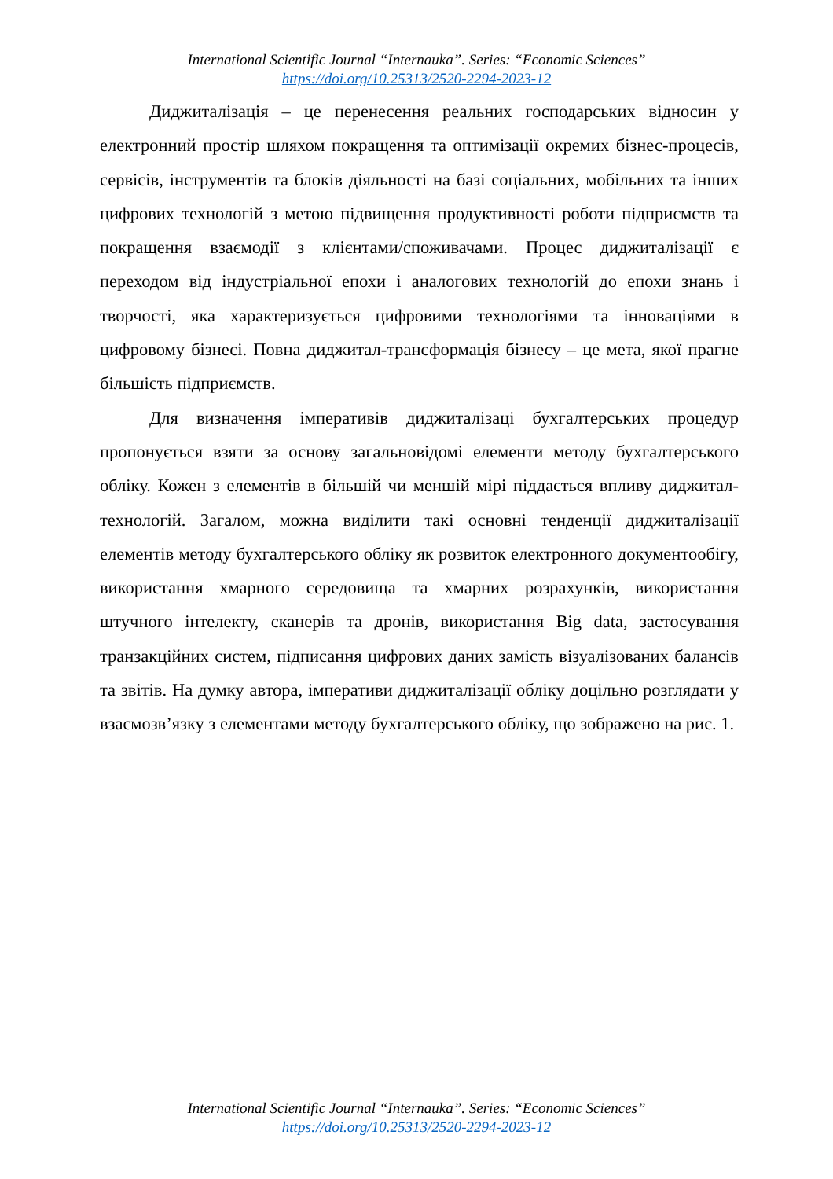International Scientific Journal “Internauka”. Series: “Economic Sciences”
https://doi.org/10.25313/2520-2294-2023-12
Диджиталізація – це перенесення реальних господарських відносин у електронний простір шляхом покращення та оптимізації окремих бізнес-процесів, сервісів, інструментів та блоків діяльності на базі соціальних, мобільних та інших цифрових технологій з метою підвищення продуктивності роботи підприємств та покращення взаємодії з клієнтами/споживачами. Процес диджиталізації є переходом від індустріальної епохи і аналогових технологій до епохи знань і творчості, яка характеризується цифровими технологіями та інноваціями в цифровому бізнесі. Повна диджитал-трансформація бізнесу – це мета, якої прагне більшість підприємств.
Для визначення імперативів диджиталізаці бухгалтерських процедур пропонується взяти за основу загальновідомі елементи методу бухгалтерського обліку. Кожен з елементів в більшій чи меншій мірі піддається впливу диджитал-технологій. Загалом, можна виділити такі основні тенденції диджиталізації елементів методу бухгалтерського обліку як розвиток електронного документообігу, використання хмарного середовища та хмарних розрахунків, використання штучного інтелекту, сканерів та дронів, використання Big data, застосування транзакційних систем, підписання цифрових даних замість візуалізованих балансів та звітів. На думку автора, імперативи диджиталізації обліку доцільно розглядати у взаємозв’язку з елементами методу бухгалтерського обліку, що зображено на рис. 1.
International Scientific Journal “Internauka”. Series: “Economic Sciences”
https://doi.org/10.25313/2520-2294-2023-12